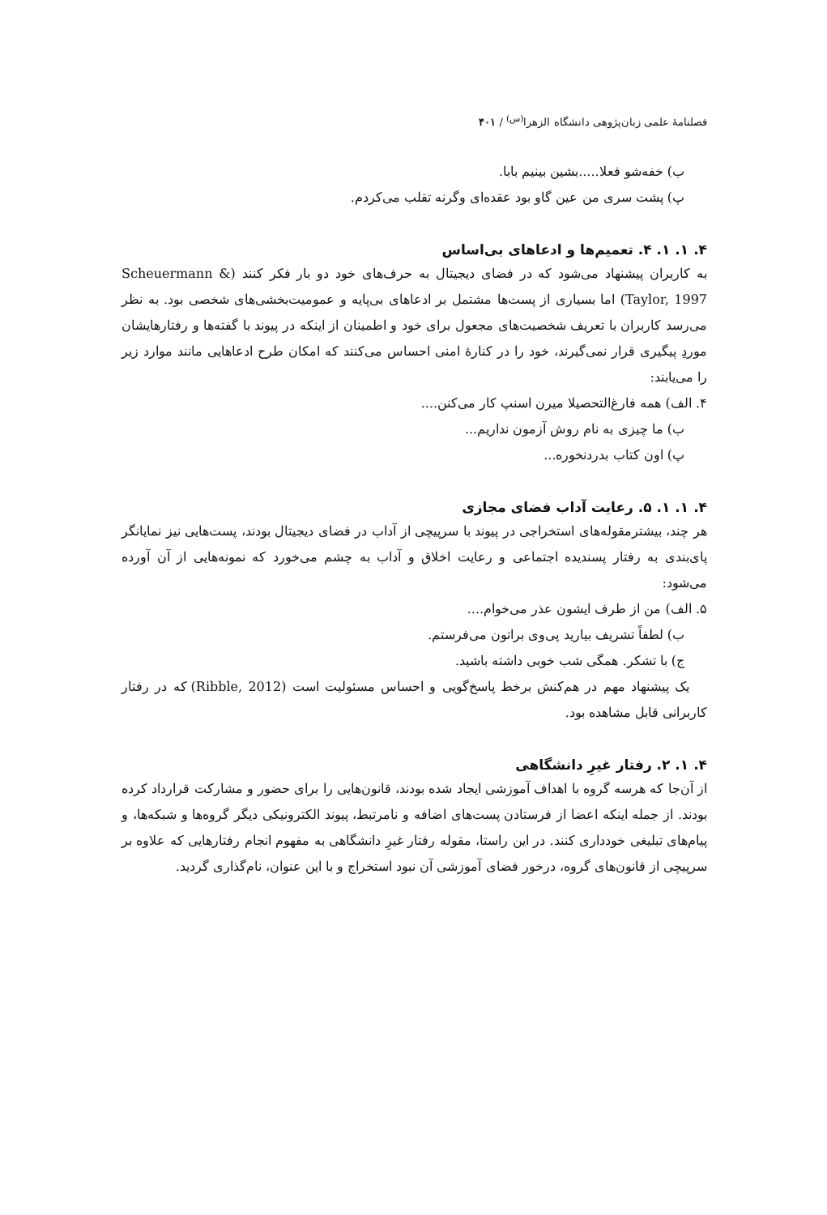فصلنامهٔ علمی زبان‌پژوهی دانشگاه الزهرا<sup>(س)</sup> / ۴۰۱
ب) خفه‌شو فعلا.....بشین بینیم بابا.
پ) پشت سری من عین گاو بود عقده‌ای وگرنه تقلب می‌کردم.
۴. ۱. ۱. ۴. تعمیم‌ها و ادعاهای بی‌اساس
به کاربران پیشنهاد می‌شود که در فضای دیجیتال به حرف‌های خود دو بار فکر کنند (Scheuermann & Taylor, 1997) اما بسیاری از پست‌ها مشتمل بر ادعاهای بی‌پایه و عمومیت‌بخشی‌های شخصی بود. به نظر می‌رسد کاربران با تعریف شخصیت‌های مجعول برای خود و اطمینان از اینکه در پیوند با گفته‌ها و رفتارهایشان موردِ پیگیری قرار نمی‌گیرند، خود را در کنارهٔ امنی احساس می‌کنند که امکان طرح ادعاهایی مانند موارد زیر را می‌یابند:
۴. الف) همه فارغ‌التحصیلا میرن اسنپ کار می‌کنن....
ب) ما چیزی به نام روش آزمون نداریم...
پ) اون کتاب بدردنخوره...
۴. ۱. ۱. ۵. رعایت آداب فضای مجازی
هر چند، بیشترمقوله‌های استخراجی در پیوند با سرپیچی از آداب در فضای دیجیتال بودند، پست‌هایی نیز نمایانگر پای‌بندی به رفتار پسندیده اجتماعی و رعایت اخلاق و آداب به چشم می‌خورد که نمونه‌هایی از آن آورده می‌شود:
۵. الف) من از طرف ایشون عذر می‌خوام....
ب) لطفاً تشریف بیارید پی‌وی براتون می‌فرستم.
ج) با تشکر. همگی شب خوبی داشته باشید.
یک پیشنهاد مهم در هم‌کنش برخط پاسخ‌گویی و احساس مسئولیت است (Ribble, 2012) که در رفتار کاربرانی قابل مشاهده بود.
۴. ۱. ۲. رفتار غیرِ دانشگاهی
از آن‌جا که هرسه گروه با اهداف آموزشی ایجاد شده بودند، قانون‌هایی را برای حضور و مشارکت قرارداد کرده بودند. از جمله اینکه اعضا از فرستادن پست‌های اضافه و نامرتبط، پیوند الکترونیکی دیگر گروه‌ها و شبکه‌ها، و پیام‌های تبلیغی خودداری کنند. در این راستا، مقوله رفتار غیرِ دانشگاهی به مفهوم انجام رفتارهایی که علاوه بر سرپیچی از قانون‌های گروه، درخور فضای آموزشی آن نبود استخراج و با این عنوان، نام‌گذاری گردید.